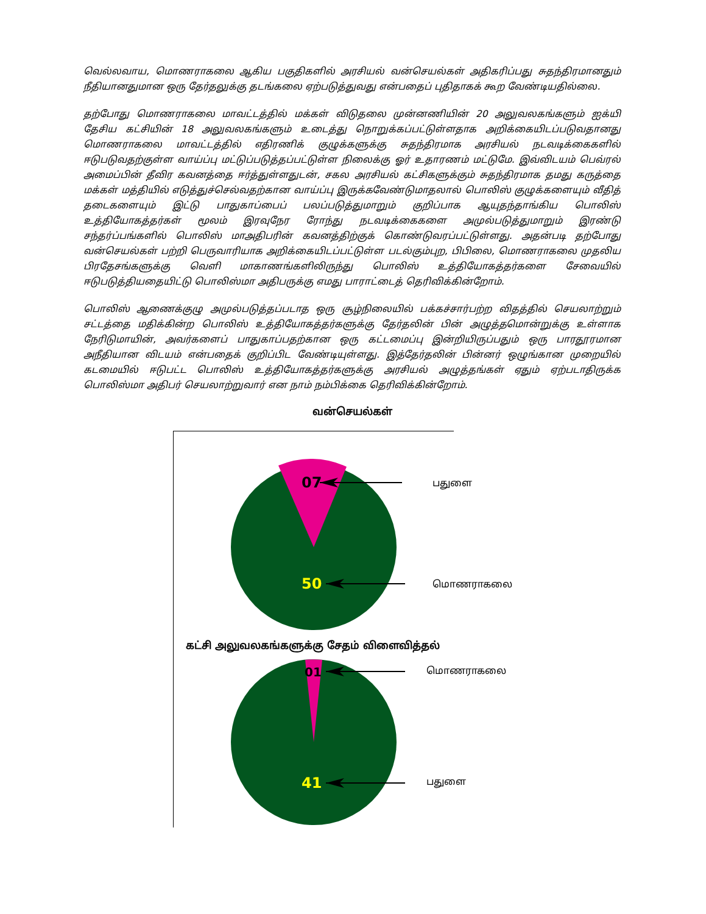வெல்லவாய, மொணராகலை ஆகிய பகுதிகளில் அரசியல் வன்செயல்கள் அதிகரிப்பது சுதந்திரமானதும் நீதியானதுமான ஒரு தேர்தலுக்கு தடங்கலை ஏற்படுத்துவது என்பதைப் புதிதாகக் கூற வேண்டியதில்லை.
தற்போது மொணராகலை மாவட்டத்தில் மக்கள் விடுதலை முன்னணியின் 20 அலுவலகங்களும் ஐக்யி தேசிய கட்சியின் 18 அலுவலகங்களும் உடைத்து நொறுக்கப்பட்டுள்ளதாக அறிக்கையிடப்படுவதானது மொணராகலை மாவட்டத்தில் எதிரணிக் குழுக்களுக்கு சுதந்திரமாக அரசியல் நடவடிக்கைகளில் ஈடுபடுவதற்குள்ள வாய்ப்பு மட்டுப்படுத்தப்பட்டுள்ள நிலைக்கு ஓர் உதாரணம் மட்டுமே. இவ்விடயம் பெவ்ரல் அமைப்பின் தீவிர கவனத்தை ஈர்த்துள்ளதுடன், சகல அரசியல் கட்சிகளுக்கும் சுதந்திரமாக தமது கருத்தை மக்கள் மத்தியில் எடுத்துச்செல்வதற்கான வாய்ப்பு இருக்கவேண்டுமாதலால் பொலிஸ் குழுக்களையும் வீதித் தடைகளையும் இட்டு பாதுகாப்பைப் பலப்படுத்துமாறும் குறிப்பாக ஆயுதந்தாங்கிய பொலிஸ் உத்தியோகத்தர்கள் மூலம் இரவுநேர ரோந்து நடவடிக்கைகளை அமுல்படுத்துமாறும் இரண்டு சந்தர்ப்பங்களில் பொலிஸ் மாஅதிபரின் கவனத்திற்குக் கொண்டுவரப்பட்டுள்ளது. அதன்படி தற்போது வன்செயல்கள் பற்றி பெருவாரியாக அறிக்கையிடப்பட்டுள்ள படல்கும்புற, பிபிலை, மொணராகலை முதலிய பிரதேசங்களுக்கு வெளி மாகாணங்களிலிருந்து பொலிஸ் உத்தியோகத்தர்களை சேவையில் ஈடுபடுத்தியதையிட்டு பொலிஸ்மா அதிபருக்கு எமது பாராட்டைத் தெரிவிக்கின்றோம்.
பொலிஸ் ஆணைக்குழு அமுல்படுத்தப்படாத ஒரு சூழ்நிலையில் பக்கச்சார்பற்ற விதத்தில் செயலாற்றும் சட்டத்தை மதிக்கின்ற பொலிஸ் உத்தியோகத்தர்களுக்கு தேர்தலின் பின் அழுத்தமொன்றுக்கு உள்ளாக நேரிடுமாயின், அவர்களைப் பாதுகாப்பதற்கான ஒரு கட்டமைப்பு இன்றியிருப்பதும் ஒரு பாரதூரமான அநீதியான விடயம் என்பதைக் குறிப்பிட வேண்டியுள்ளது. இத்தேர்தலின் பின்னர் ஒழுங்கான முறையில் கடமையில் ஈடுபட்ட பொலிஸ் உத்தியோகத்தர்களுக்கு அரசியல் அழுத்தங்கள் ஏதும் ஏற்படாதிருக்க பொலிஸ்மா அதிபர் செயலாற்றுவார் என நாம் நம்பிக்கை தெரிவிக்கின்றோம்.
வன்செயல்கள்
07
பதுளை
50
மொணராகலை
கட்சி அலுவலகங்களுக்கு சேதம் விளைவித்தல்
01
மொணராகலை
41
பதுளை